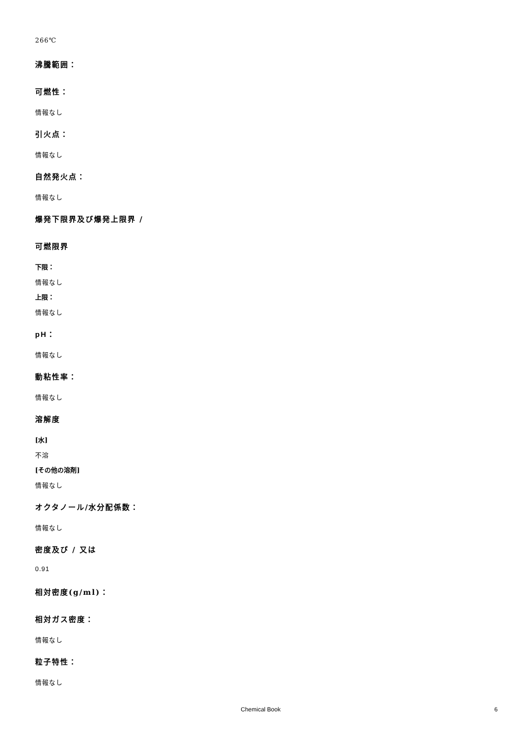266℃
沸騰範囲：
可燃性：
情報なし
引火点：
情報なし
自然発火点：
情報なし
爆発下限界及び爆発上限界 /
可燃限界
下限：
情報なし
上限：
情報なし
pH：
情報なし
動粘性率：
情報なし
溶解度
[水]
不溶
[その他の溶剤]
情報なし
オクタノール/水分配係数：
情報なし
密度及び / 又は
0.91
相対密度(g/ml)：
相対ガス密度：
情報なし
粒子特性：
情報なし
Chemical Book 6